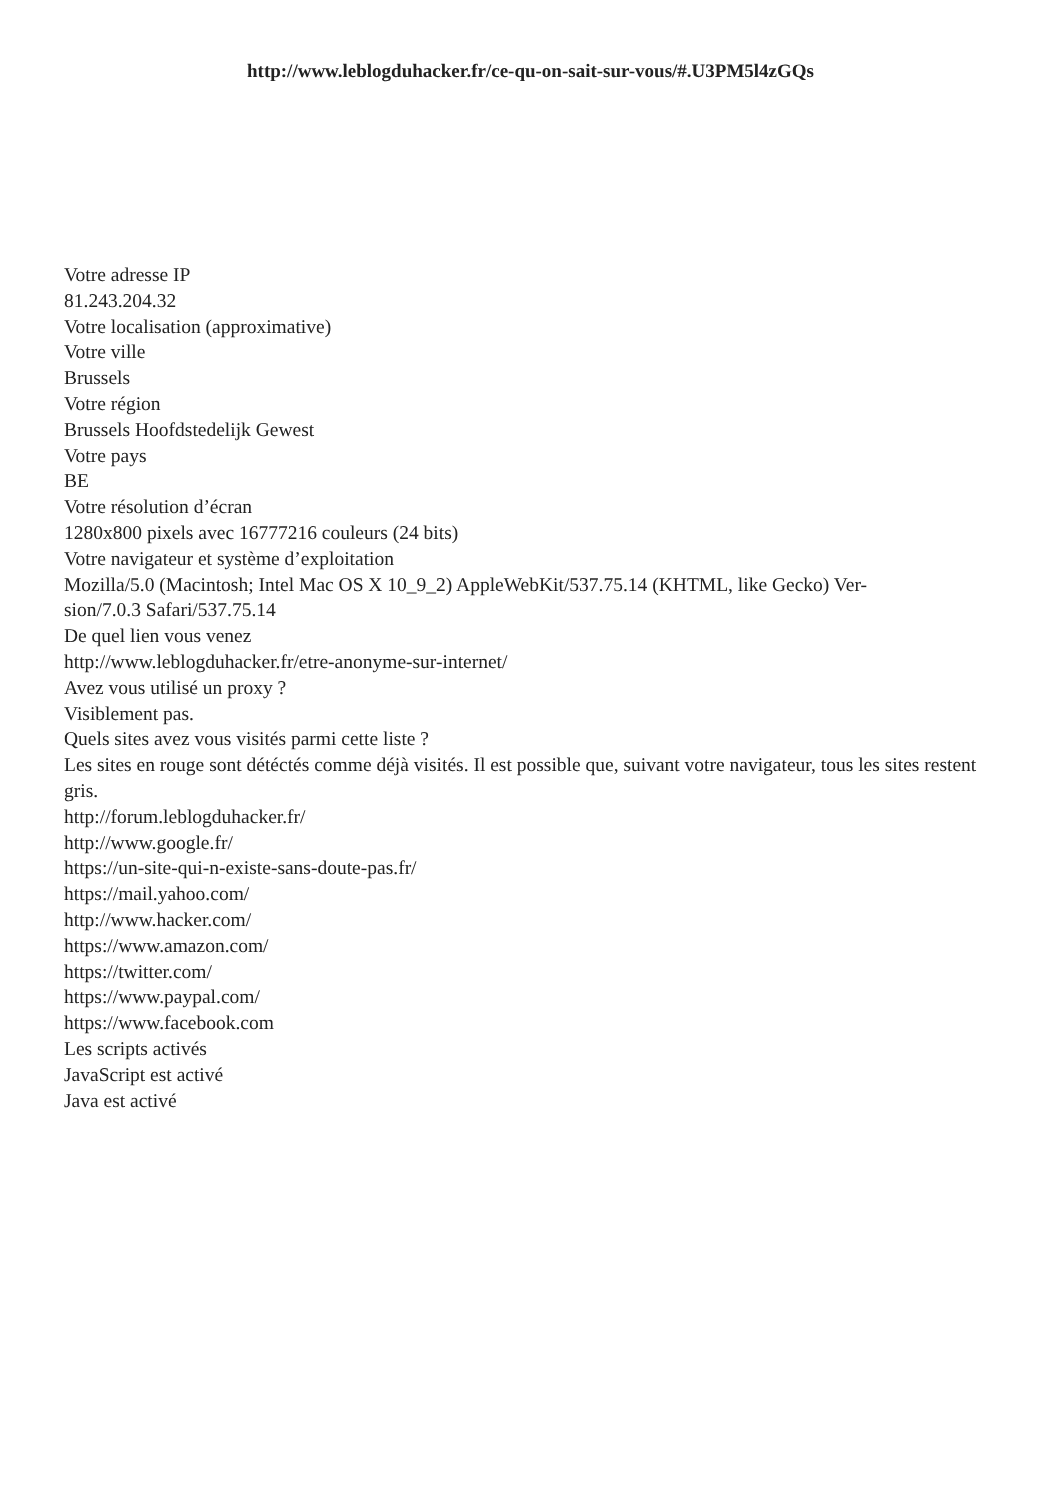http://www.leblogduhacker.fr/ce-qu-on-sait-sur-vous/#.U3PM5l4zGQs
Votre adresse IP
81.243.204.32
Votre localisation (approximative)
Votre ville
Brussels
Votre région
Brussels Hoofdstedelijk Gewest
Votre pays
BE
Votre résolution d’écran
1280x800 pixels avec 16777216 couleurs (24 bits)
Votre navigateur et système d’exploitation
Mozilla/5.0 (Macintosh; Intel Mac OS X 10_9_2) AppleWebKit/537.75.14 (KHTML, like Gecko) Ver-
sion/7.0.3 Safari/537.75.14
De quel lien vous venez
http://www.leblogduhacker.fr/etre-anonyme-sur-internet/
Avez vous utilisé un proxy ?
Visiblement pas.
Quels sites avez vous visités parmi cette liste ?
Les sites en rouge sont détéctés comme déjà visités. Il est possible que, suivant votre navigateur, tous les sites restent gris.
http://forum.leblogduhacker.fr/
http://www.google.fr/
https://un-site-qui-n-existe-sans-doute-pas.fr/
https://mail.yahoo.com/
http://www.hacker.com/
https://www.amazon.com/
https://twitter.com/
https://www.paypal.com/
https://www.facebook.com
Les scripts activés
JavaScript est activé
Java est activé